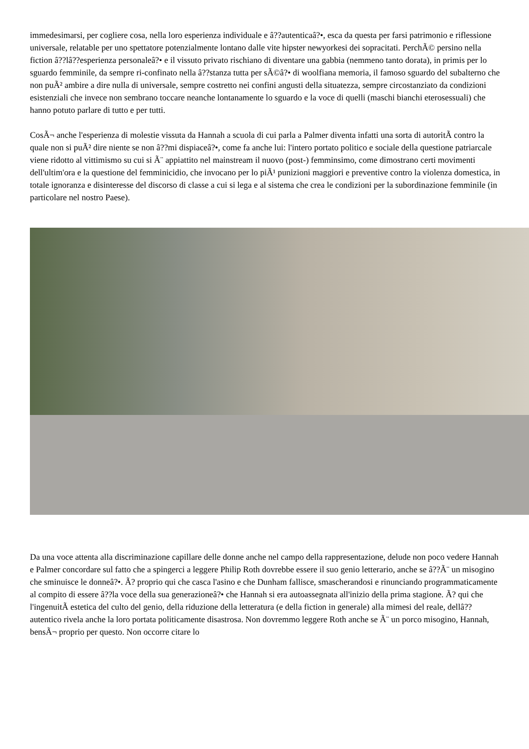immedesimarsi, per cogliere cosa, nella loro esperienza individuale e â??autenticaâ?•, esca da questa per farsi patrimonio e riflessione universale, relatable per uno spettatore potenzialmente lontano dalle vite hipster newyorkesi dei sopracitati. PerchÃ© persino nella fiction â??lâ??esperienza personaleâ?• e il vissuto privato rischiano di diventare una gabbia (nemmeno tanto dorata), in primis per lo sguardo femminile, da sempre ri-confinato nella â??stanza tutta per sÃ©â?• di woolfiana memoria, il famoso sguardo del subalterno che non puÃ² ambire a dire nulla di universale, sempre costretto nei confini angusti della situatezza, sempre circostanziato da condizioni esistenziali che invece non sembrano toccare neanche lontanamente lo sguardo e la voce di quelli (maschi bianchi eterosessuali) che hanno potuto parlare di tutto e per tutti.
CosÃ¬ anche l'esperienza di molestie vissuta da Hannah a scuola di cui parla a Palmer diventa infatti una sorta di autoritÃ contro la quale non si puÃ² dire niente se non â??mi dispiaceâ?•, come fa anche lui: l'intero portato politico e sociale della questione patriarcale viene ridotto al vittimismo su cui si Ã¨ appiattito nel mainstream il nuovo (post-) femminsimo, come dimostrano certi movimenti dell'ultim'ora e la questione del femminicidio, che invocano per lo piÃ¹ punizioni maggiori e preventive contro la violenza domestica, in totale ignoranza e disinteresse del discorso di classe a cui si lega e al sistema che crea le condizioni per la subordinazione femminile (in particolare nel nostro Paese).
Da una voce attenta alla discriminazione capillare delle donne anche nel campo della rappresentazione, delude non poco vedere Hannah e Palmer concordare sul fatto che a spingerci a leggere Philip Roth dovrebbe essere il suo genio letterario, anche se â??Ã¨ un misogino che sminuisce le donneâ?•. Ã? proprio qui che casca l'asino e che Dunham fallisce, smascherandosi e rinunciando programmaticamente al compito di essere â??la voce della sua generazioneâ?• che Hannah si era autoassegnata all'inizio della prima stagione. Ã? qui che l'ingenuitÃ estetica del culto del genio, della riduzione della letteratura (e della fiction in generale) alla mimesi del reale, dellâ??autentico rivela anche la loro portata politicamente disastrosa. Non dovremmo leggere Roth anche se Ã¨ un porco misogino, Hannah, bensÃ¬ proprio per questo. Non occorre citare lo